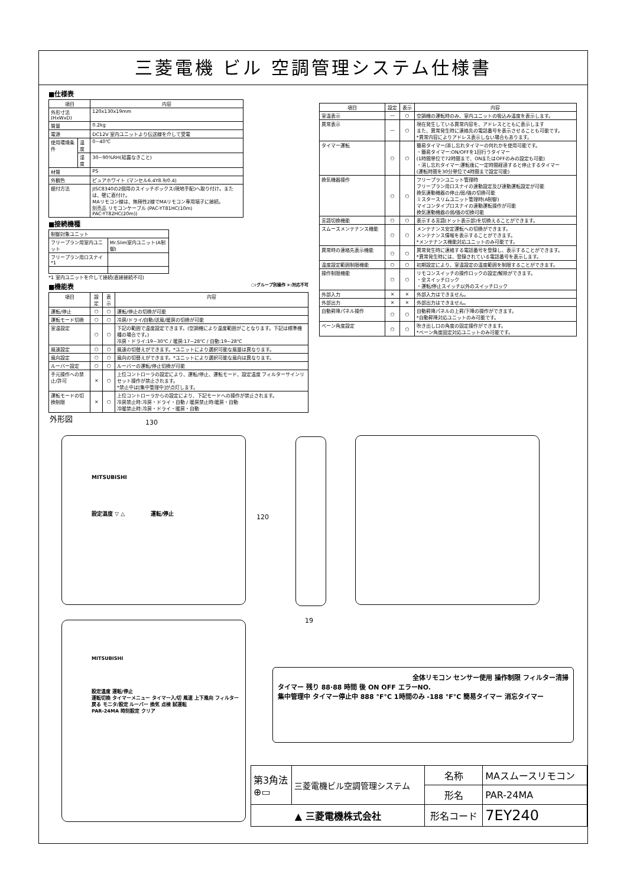三菱電機 ビル 空調管理システム仕様書
■仕様表
| 項目 | | 内容 |
| --- | --- | --- |
| 外形寸法(HxWxD) | | 120x130x19mm |
| 質量 | | 0.2kg |
| 電源 | | DC12V 室内ユニットより伝送線を介して受電 |
| 使用環境条件 | 温度 | 0~40℃ |
| | 湿度 | 30~90%RH(結露なきこと) |
| 材質 | | PS |
| 外観色 | | ピュアホワイト (マンセル6.4Y8.9/0.4) |
| 据付方法 | | JISC8340の2個用のスイッチボックス(現地手配)へ取り付け。または、壁に直付け。 MAリモコン線は、無極性2線でMAリモコン専用端子に接続。 別売品 リモコンケーブル (PAC-YT81HC(10m) PAC-YT82HC(20m)) |
■接続機種
| 制御対象ユニット | |
| フリープラン用室内ユニット | Mr.Slim室内ユニット(A制御) |
| フリープラン用ロスナイ *1 | |
*1 室内ユニットを介して接続(直接接続不可)
■機能表 ○:グループ別操作 ×:対応不可
| 項目 | 設定 | 表示 | 内容 |
| --- | --- | --- | --- |
| 運転/停止 | ○ | ○ | 運転/停止の切換が可能 |
| 運転モード切換 | ○ | ○ | 冷房/ドライ/自動/送風/暖房の切換が可能 |
| 室温設定 | ○ | ○ | 下記の範囲で温度設定できます。(空調機により温度範囲がことなります。下記は標準機種の場合です。) 冷房・ドライ:19~30℃ / 暖房:17~28℃ / 自動:19~28℃ |
| 風速設定 | ○ | ○ | 風速の切替えができます。*ユニットにより選択可能な風量は異なります。 |
| 風向設定 | ○ | ○ | 風向の切替えができます。*ユニットにより選択可能な風向は異なります。 |
| ルーバー設定 | ○ | ○ | ルーバーの運転/停止切換が可能 |
| 手元操作への禁止/許可 | × | ○ | 上位コントローラの設定により、運転/停止、運転モード、設定温度 フィルターサインリセット操作が禁止されます。 *禁止中は[集中管理中]が点灯します。 |
| 運転モードの切換制限 | × | ○ | 上位コントローラからの設定により、下記モードへの操作が禁止されます。 冷房禁止時:冷房・ドライ・自動 / 暖房禁止時:暖房・自動 冷暖禁止時:冷房・ドライ・暖房・自動 |
| 項目 | 設定 | 表示 | 内容 |
| --- | --- | --- | --- |
| 室温表示 | — | ○ | 空調機の運転時のみ、室内ユニットの吸込み温度を表示します。 |
| 異常表示 | — | ○ | 現在発生している異常内容を、アドレスとともに表示します また、異常発生時に連絡先の電話番号を表示させることも可能です。 *異常内容によりアドレス表示しない場合もあります。 |
| タイマー運転 | ○ | ○ | 簡易タイマー/消し忘れタイマーの何れかを使用可能です。 ・簡易タイマー:ON/OFFを1回行うタイマー (1時間単位で72時間まで、ONまたはOFFのみの設定も可能) ・消し忘れタイマー:運転後に一定時間経過すると停止するタイマー (運転時間を30分単位で4時間まで設定可能) |
| 換気機器操作 | ○ | ○ | フリープランユニット管理時 フリープラン用ロスナイの連動設定及び連動運転設定が可能 換気連動機器の停止/弱/強の切換可能 ミスタースリムユニット管理時(A制御) マイコンタイプロスナイの連動運転操作が可能 換気連動機器の弱/強の切換可能 |
| 言語切換機能 | ○ | ○ | 表示する言語(ドット表示部)を切換えることができます。 |
| スムースメンテナンス機能 | ○ | ○ | メンテナンス安定運転への切換ができます。 メンテナンス情報を表示することができます。 *メンテナンス機能対応ユニットのみ可能です。 |
| 異常時の連絡先表示機能 | ○ | ○ | 異常発生時に連絡する電話番号を登録し、表示することができます。 *異常発生時には、登録されている電話番号を表示します。 |
| 温度設定範囲制限機能 | ○ | ○ | 初期設定により、室温設定の温度範囲を制限することができます。 |
| 操作制限機能 | ○ | ○ | リモコンスイッチの操作ロックの設定/解除ができます。 ・全スイッチロック ・運転/停止スイッチ以外のスイッチロック |
| 外部入力 | × | × | 外部入力はできません。 |
| 外部出力 | × | × | 外部出力はできません。 |
| 自動昇降パネル操作 | ○ | ○ | 自動昇降パネルの上昇/下降の操作ができます。 *自動昇降対応ユニットのみ可能です。 |
| ベーン角度設定 | ○ | ○ | 吹き出し口の角度の固定操作ができます。 *ベーン角度固定対応ユニットのみ可能です。 |
外形図
130
MITSUBISHI
設定温度 ▽ △ 運転/停止
120
19
MITSUBISHI
設定温度 運転/停止
運転切換 タイマーメニュー タイマー入/切 風速 上下風向 フィルター
戻る モニタ/設定 ルーバー 換気 点検 試運転
PAR-24MA 時刻設定 クリア
全体リモコン センサー使用 操作制限 フィルター清掃
タイマー 残り 88·88 時間 後 ON OFF エラーNO.
集中管理中 タイマー停止中 888 °F°C 1時間のみ -188 °F°C 簡易タイマー 消忘タイマー
| 第3角法 ⊕▭ | 三菱電機ビル空調管理システム | 名称 | MAスムースリモコン |
| | | 形名 | PAR-24MA |
| ▲ 三菱電機株式会社 | | 形名コード | 7EY240 |